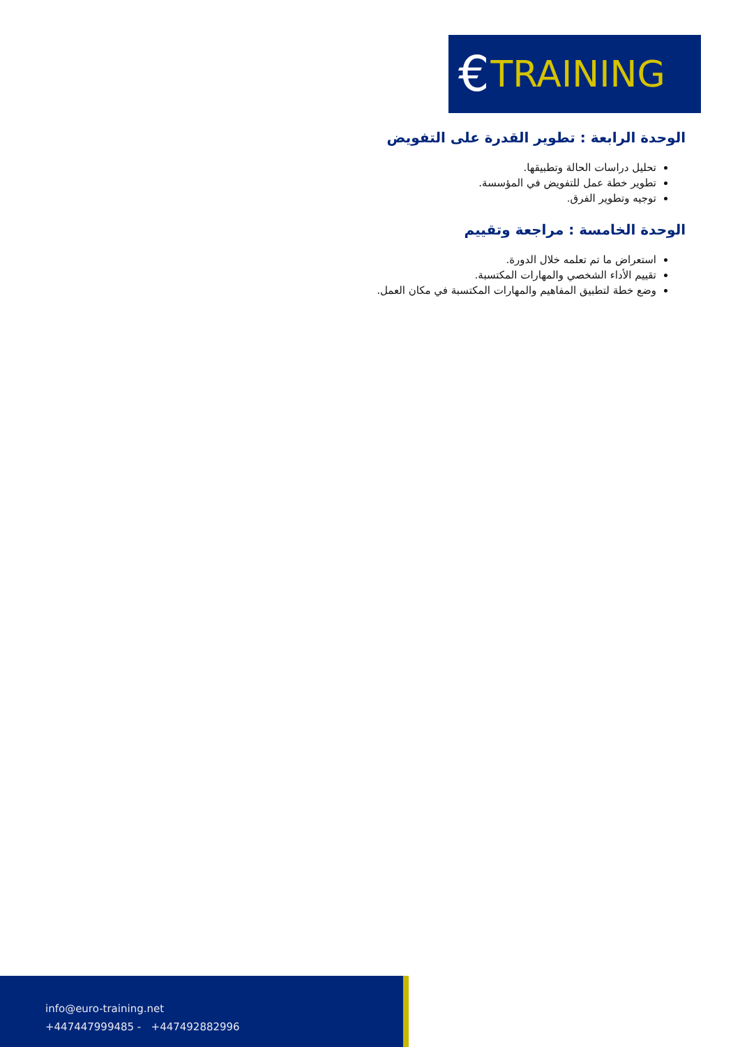€ TRAINING
الوحدة الرابعة : تطوير القدرة على التفويض
تحليل دراسات الحالة وتطبيقها.
تطوير خطة عمل للتفويض في المؤسسة.
توجيه وتطوير الفرق.
الوحدة الخامسة : مراجعة وتقييم
استعراض ما تم تعلمه خلال الدورة.
تقييم الأداء الشخصي والمهارات المكتسبة.
وضع خطة لتطبيق المفاهيم والمهارات المكتسبة في مكان العمل.
info@euro-training.net
+447447999485 - +447492882996